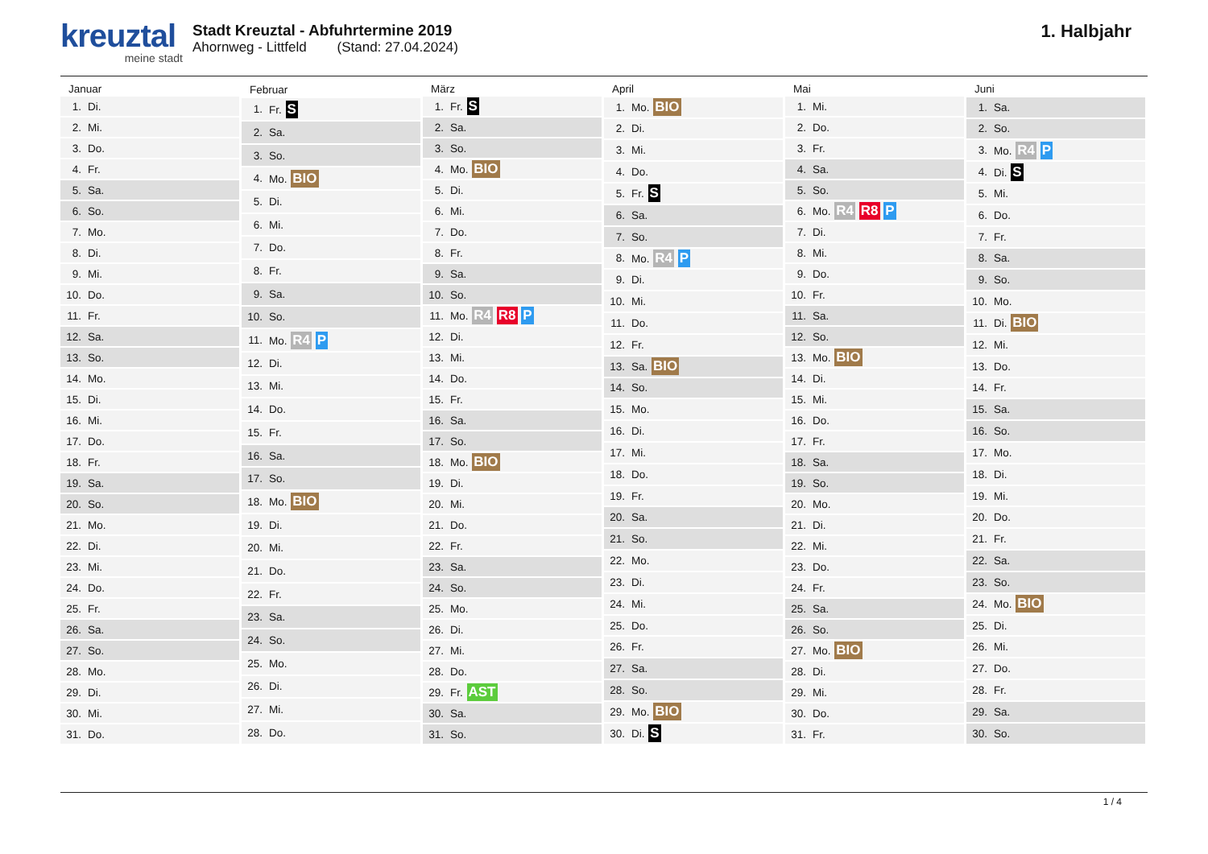kreuztal
meine stadt
Stadt Kreuztal - Abfuhrtermine 2019
Ahornweg - Littfeld (Stand: 27.04.2024)
1. Halbjahr
| Januar | |
| --- | --- |
| 1. | Di. |
| 2. | Mi. |
| 3. | Do. |
| 4. | Fr. |
| 5. | Sa. |
| 6. | So. |
| 7. | Mo. |
| 8. | Di. |
| 9. | Mi. |
| 10. | Do. |
| 11. | Fr. |
| 12. | Sa. |
| 13. | So. |
| 14. | Mo. |
| 15. | Di. |
| 16. | Mi. |
| 17. | Do. |
| 18. | Fr. |
| 19. | Sa. |
| 20. | So. |
| 21. | Mo. |
| 22. | Di. |
| 23. | Mi. |
| 24. | Do. |
| 25. | Fr. |
| 26. | Sa. |
| 27. | So. |
| 28. | Mo. |
| 29. | Di. |
| 30. | Mi. |
| 31. | Do. |
| Februar | |
| --- | --- |
| 1. | Fr. S |
| 2. | Sa. |
| 3. | So. |
| 4. | Mo. BIO |
| 5. | Di. |
| 6. | Mi. |
| 7. | Do. |
| 8. | Fr. |
| 9. | Sa. |
| 10. | So. |
| 11. | Mo. R4 P |
| 12. | Di. |
| 13. | Mi. |
| 14. | Do. |
| 15. | Fr. |
| 16. | Sa. |
| 17. | So. |
| 18. | Mo. BIO |
| 19. | Di. |
| 20. | Mi. |
| 21. | Do. |
| 22. | Fr. |
| 23. | Sa. |
| 24. | So. |
| 25. | Mo. |
| 26. | Di. |
| 27. | Mi. |
| 28. | Do. |
| März | |
| --- | --- |
| 1. | Fr. S |
| 2. | Sa. |
| 3. | So. |
| 4. | Mo. BIO |
| 5. | Di. |
| 6. | Mi. |
| 7. | Do. |
| 8. | Fr. |
| 9. | Sa. |
| 10. | So. |
| 11. | Mo. R4 R8 P |
| 12. | Di. |
| 13. | Mi. |
| 14. | Do. |
| 15. | Fr. |
| 16. | Sa. |
| 17. | So. |
| 18. | Mo. BIO |
| 19. | Di. |
| 20. | Mi. |
| 21. | Do. |
| 22. | Fr. |
| 23. | Sa. |
| 24. | So. |
| 25. | Mo. |
| 26. | Di. |
| 27. | Mi. |
| 28. | Do. |
| 29. | Fr. AST |
| 30. | Sa. |
| 31. | So. |
| April | |
| --- | --- |
| 1. | Mo. BIO |
| 2. | Di. |
| 3. | Mi. |
| 4. | Do. |
| 5. | Fr. S |
| 6. | Sa. |
| 7. | So. |
| 8. | Mo. R4 P |
| 9. | Di. |
| 10. | Mi. |
| 11. | Do. |
| 12. | Fr. |
| 13. | Sa. BIO |
| 14. | So. |
| 15. | Mo. |
| 16. | Di. |
| 17. | Mi. |
| 18. | Do. |
| 19. | Fr. |
| 20. | Sa. |
| 21. | So. |
| 22. | Mo. |
| 23. | Di. |
| 24. | Mi. |
| 25. | Do. |
| 26. | Fr. |
| 27. | Sa. |
| 28. | So. |
| 29. | Mo. BIO |
| 30. | Di. S |
| Mai | |
| --- | --- |
| 1. | Mi. |
| 2. | Do. |
| 3. | Fr. |
| 4. | Sa. |
| 5. | So. |
| 6. | Mo. R4 R8 P |
| 7. | Di. |
| 8. | Mi. |
| 9. | Do. |
| 10. | Fr. |
| 11. | Sa. |
| 12. | So. |
| 13. | Mo. BIO |
| 14. | Di. |
| 15. | Mi. |
| 16. | Do. |
| 17. | Fr. |
| 18. | Sa. |
| 19. | So. |
| 20. | Mo. |
| 21. | Di. |
| 22. | Mi. |
| 23. | Do. |
| 24. | Fr. |
| 25. | Sa. |
| 26. | So. |
| 27. | Mo. BIO |
| 28. | Di. |
| 29. | Mi. |
| 30. | Do. |
| 31. | Fr. |
| Juni | |
| --- | --- |
| 1. | Sa. |
| 2. | So. |
| 3. | Mo. R4 P |
| 4. | Di. S |
| 5. | Mi. |
| 6. | Do. |
| 7. | Fr. |
| 8. | Sa. |
| 9. | So. |
| 10. | Mo. |
| 11. | Di. BIO |
| 12. | Mi. |
| 13. | Do. |
| 14. | Fr. |
| 15. | Sa. |
| 16. | So. |
| 17. | Mo. |
| 18. | Di. |
| 19. | Mi. |
| 20. | Do. |
| 21. | Fr. |
| 22. | Sa. |
| 23. | So. |
| 24. | Mo. BIO |
| 25. | Di. |
| 26. | Mi. |
| 27. | Do. |
| 28. | Fr. |
| 29. | Sa. |
| 30. | So. |
1 / 4